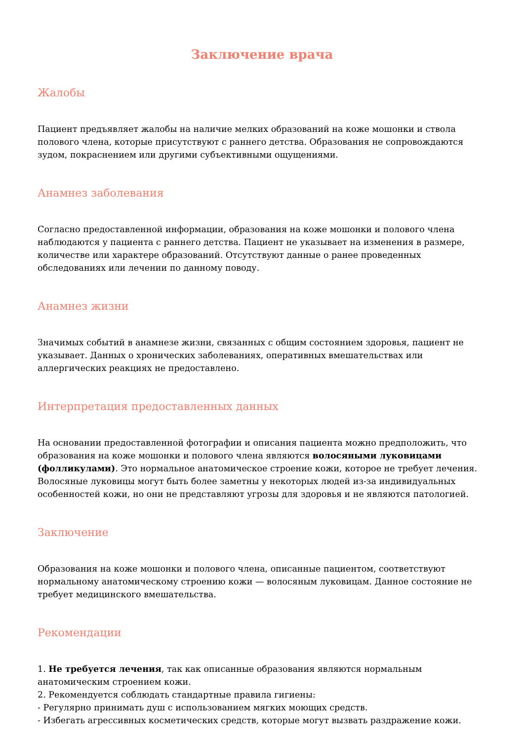Заключение врача
Жалобы
Пациент предъявляет жалобы на наличие мелких образований на коже мошонки и ствола полового члена, которые присутствуют с раннего детства. Образования не сопровождаются зудом, покраснением или другими субъективными ощущениями.
Анамнез заболевания
Согласно предоставленной информации, образования на коже мошонки и полового члена наблюдаются у пациента с раннего детства. Пациент не указывает на изменения в размере, количестве или характере образований. Отсутствуют данные о ранее проведенных обследованиях или лечении по данному поводу.
Анамнез жизни
Значимых событий в анамнезе жизни, связанных с общим состоянием здоровья, пациент не указывает. Данных о хронических заболеваниях, оперативных вмешательствах или аллергических реакциях не предоставлено.
Интерпретация предоставленных данных
На основании предоставленной фотографии и описания пациента можно предположить, что образования на коже мошонки и полового члена являются волосяными луковицами (фолликулами). Это нормальное анатомическое строение кожи, которое не требует лечения. Волосяные луковицы могут быть более заметны у некоторых людей из-за индивидуальных особенностей кожи, но они не представляют угрозы для здоровья и не являются патологией.
Заключение
Образования на коже мошонки и полового члена, описанные пациентом, соответствуют нормальному анатомическому строению кожи — волосяным луковицам. Данное состояние не требует медицинского вмешательства.
Рекомендации
1. Не требуется лечения, так как описанные образования являются нормальным анатомическим строением кожи.
2. Рекомендуется соблюдать стандартные правила гигиены:
- Регулярно принимать душ с использованием мягких моющих средств.
- Избегать агрессивных косметических средств, которые могут вызвать раздражение кожи.